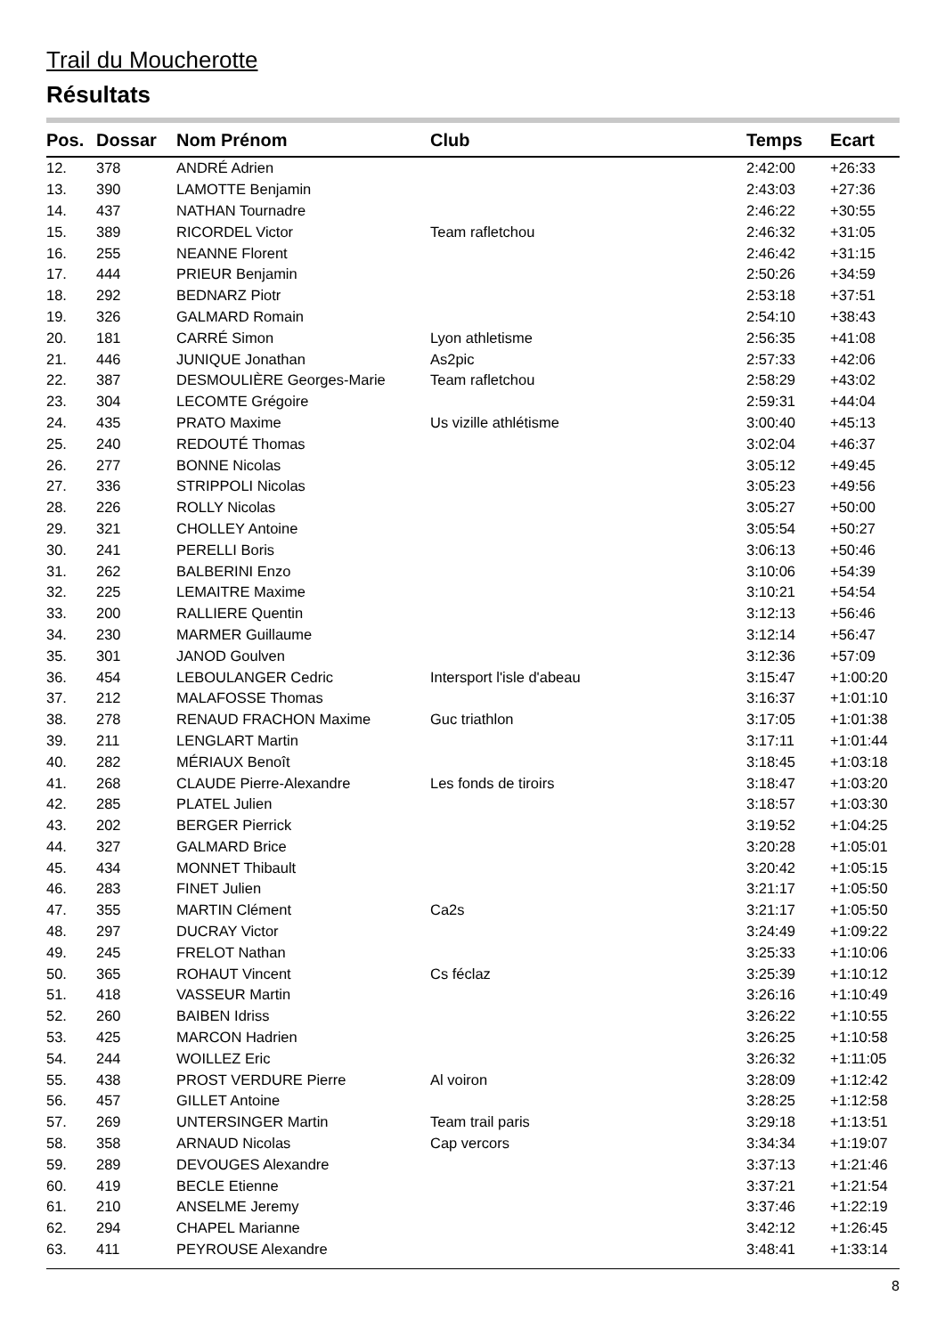Trail du Moucherotte
Résultats
| Pos. | Dossar | Nom Prénom | Club | Temps | Ecart |
| --- | --- | --- | --- | --- | --- |
| 12. | 378 | ANDRÉ Adrien | | 2:42:00 | +26:33 |
| 13. | 390 | LAMOTTE Benjamin | | 2:43:03 | +27:36 |
| 14. | 437 | NATHAN Tournadre | | 2:46:22 | +30:55 |
| 15. | 389 | RICORDEL Victor | Team rafletchou | 2:46:32 | +31:05 |
| 16. | 255 | NEANNE Florent | | 2:46:42 | +31:15 |
| 17. | 444 | PRIEUR Benjamin | | 2:50:26 | +34:59 |
| 18. | 292 | BEDNARZ Piotr | | 2:53:18 | +37:51 |
| 19. | 326 | GALMARD Romain | | 2:54:10 | +38:43 |
| 20. | 181 | CARRÉ Simon | Lyon athletisme | 2:56:35 | +41:08 |
| 21. | 446 | JUNIQUE Jonathan | As2pic | 2:57:33 | +42:06 |
| 22. | 387 | DESMOULIÈRE Georges-Marie | Team rafletchou | 2:58:29 | +43:02 |
| 23. | 304 | LECOMTE Grégoire | | 2:59:31 | +44:04 |
| 24. | 435 | PRATO Maxime | Us vizille athlétisme | 3:00:40 | +45:13 |
| 25. | 240 | REDOUTÉ Thomas | | 3:02:04 | +46:37 |
| 26. | 277 | BONNE Nicolas | | 3:05:12 | +49:45 |
| 27. | 336 | STRIPPOLI Nicolas | | 3:05:23 | +49:56 |
| 28. | 226 | ROLLY Nicolas | | 3:05:27 | +50:00 |
| 29. | 321 | CHOLLEY Antoine | | 3:05:54 | +50:27 |
| 30. | 241 | PERELLI Boris | | 3:06:13 | +50:46 |
| 31. | 262 | BALBERINI Enzo | | 3:10:06 | +54:39 |
| 32. | 225 | LEMAITRE Maxime | | 3:10:21 | +54:54 |
| 33. | 200 | RALLIERE Quentin | | 3:12:13 | +56:46 |
| 34. | 230 | MARMER Guillaume | | 3:12:14 | +56:47 |
| 35. | 301 | JANOD Goulven | | 3:12:36 | +57:09 |
| 36. | 454 | LEBOULANGER Cedric | Intersport l'isle d'abeau | 3:15:47 | +1:00:20 |
| 37. | 212 | MALAFOSSE Thomas | | 3:16:37 | +1:01:10 |
| 38. | 278 | RENAUD FRACHON Maxime | Guc triathlon | 3:17:05 | +1:01:38 |
| 39. | 211 | LENGLART Martin | | 3:17:11 | +1:01:44 |
| 40. | 282 | MÉRIAUX Benoît | | 3:18:45 | +1:03:18 |
| 41. | 268 | CLAUDE Pierre-Alexandre | Les fonds de tiroirs | 3:18:47 | +1:03:20 |
| 42. | 285 | PLATEL Julien | | 3:18:57 | +1:03:30 |
| 43. | 202 | BERGER Pierrick | | 3:19:52 | +1:04:25 |
| 44. | 327 | GALMARD Brice | | 3:20:28 | +1:05:01 |
| 45. | 434 | MONNET Thibault | | 3:20:42 | +1:05:15 |
| 46. | 283 | FINET Julien | | 3:21:17 | +1:05:50 |
| 47. | 355 | MARTIN Clément | Ca2s | 3:21:17 | +1:05:50 |
| 48. | 297 | DUCRAY Victor | | 3:24:49 | +1:09:22 |
| 49. | 245 | FRELOT Nathan | | 3:25:33 | +1:10:06 |
| 50. | 365 | ROHAUT Vincent | Cs féclaz | 3:25:39 | +1:10:12 |
| 51. | 418 | VASSEUR Martin | | 3:26:16 | +1:10:49 |
| 52. | 260 | BAIBEN Idriss | | 3:26:22 | +1:10:55 |
| 53. | 425 | MARCON Hadrien | | 3:26:25 | +1:10:58 |
| 54. | 244 | WOILLEZ Eric | | 3:26:32 | +1:11:05 |
| 55. | 438 | PROST VERDURE Pierre | Al voiron | 3:28:09 | +1:12:42 |
| 56. | 457 | GILLET Antoine | | 3:28:25 | +1:12:58 |
| 57. | 269 | UNTERSINGER Martin | Team trail paris | 3:29:18 | +1:13:51 |
| 58. | 358 | ARNAUD Nicolas | Cap vercors | 3:34:34 | +1:19:07 |
| 59. | 289 | DEVOUGES Alexandre | | 3:37:13 | +1:21:46 |
| 60. | 419 | BECLE Etienne | | 3:37:21 | +1:21:54 |
| 61. | 210 | ANSELME Jeremy | | 3:37:46 | +1:22:19 |
| 62. | 294 | CHAPEL Marianne | | 3:42:12 | +1:26:45 |
| 63. | 411 | PEYROUSE Alexandre | | 3:48:41 | +1:33:14 |
8